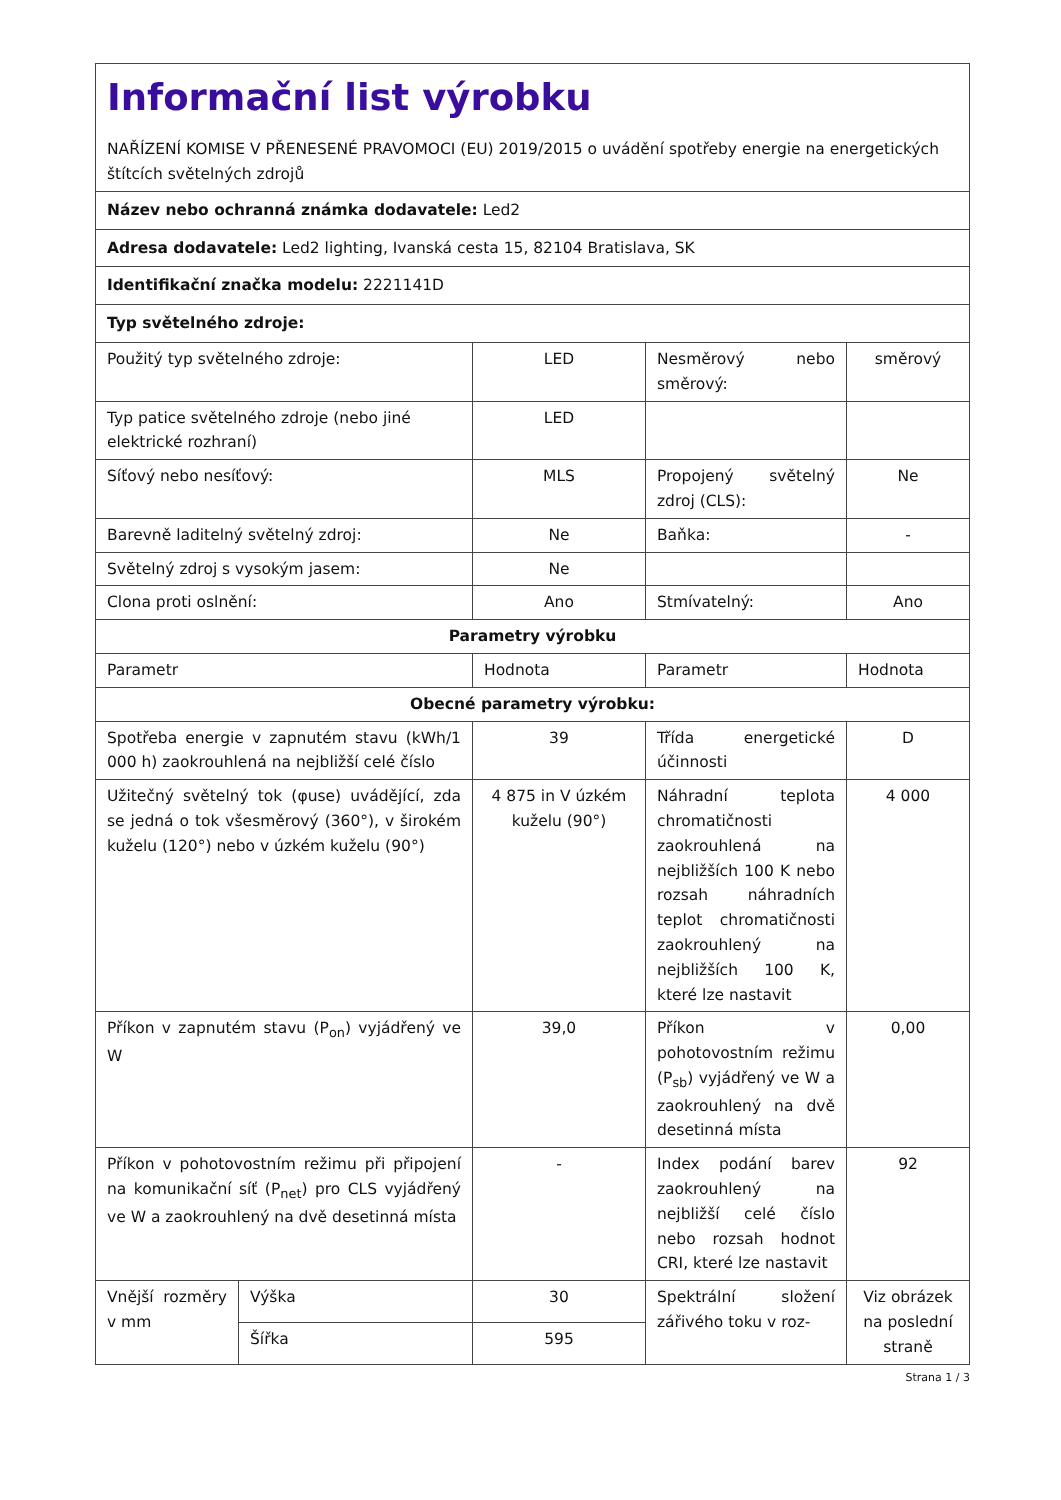| Informační list výrobku NAŘÍZENÍ KOMISE V PŘENESENÉ PRAVOMOCI (EU) 2019/2015 o uvádění spotřeby energie na energetických štítcích světelných zdrojů | | | | |
| Název nebo ochranná známka dodavatele: Led2 | | | | |
| Adresa dodavatele: Led2 lighting, Ivanská cesta 15, 82104 Bratislava, SK | | | | |
| Identifikační značka modelu: 2221141D | | | | |
| Typ světelného zdroje: | | | | |
| Použitý typ světelného zdroje: | | LED | Nesměrový nebo směrový: | směrový |
| Typ patice světelného zdroje (nebo jiné elektrické rozhraní) | | LED | | |
| Síťový nebo nesíťový: | | MLS | Propojený světelný zdroj (CLS): | Ne |
| Barevně laditelný světelný zdroj: | | Ne | Baňka: | - |
| Světelný zdroj s vysokým jasem: | | Ne | | |
| Clona proti oslnění: | | Ano | Stmívatelný: | Ano |
| Parametry výrobku | | | | |
| Parametr | | Hodnota | Parametr | Hodnota |
| Obecné parametry výrobku: | | | | |
| Spotřeba energie v zapnutém stavu (kWh/1 000 h) zaokrouhlená na nejbližší celé číslo | | 39 | Třída energetické účinnosti | D |
| Užitečný světelný tok (φuse) uvádějící, zda se jedná o tok všesměrový (360°), v širokém kuželu (120°) nebo v úzkém kuželu (90°) | | 4 875 in V úzkém kuželu (90°) | Náhradní teplota chromatičnosti zaokrouhlená na nejbližších 100 K nebo rozsah náhradních teplot chromatičnosti zaokrouhlený na nejbližších 100 K, které lze nastavit | 4 000 |
| Příkon v zapnutém stavu (P<sub>on</sub>) vyjádřený ve W | | 39,0 | Příkon v pohotovostním režimu (P<sub>sb</sub>) vyjádřený ve W a zaokrouhlený na dvě desetinná místa | 0,00 |
| Příkon v pohotovostním režimu při připojení na komunikační síť (P<sub>net</sub>) pro CLS vyjádřený ve W a zaokrouhlený na dvě desetinná místa | | - | Index podání barev zaokrouhlený na nejbližší celé číslo nebo rozsah hodnot CRI, které lze nastavit | 92 |
| Vnější rozměry v mm | Výška | 30 | Spektrální složení zářivého toku v roz- | Viz obrázek na poslední straně |
| | Šířka | 595 | | |
Strana 1 / 3